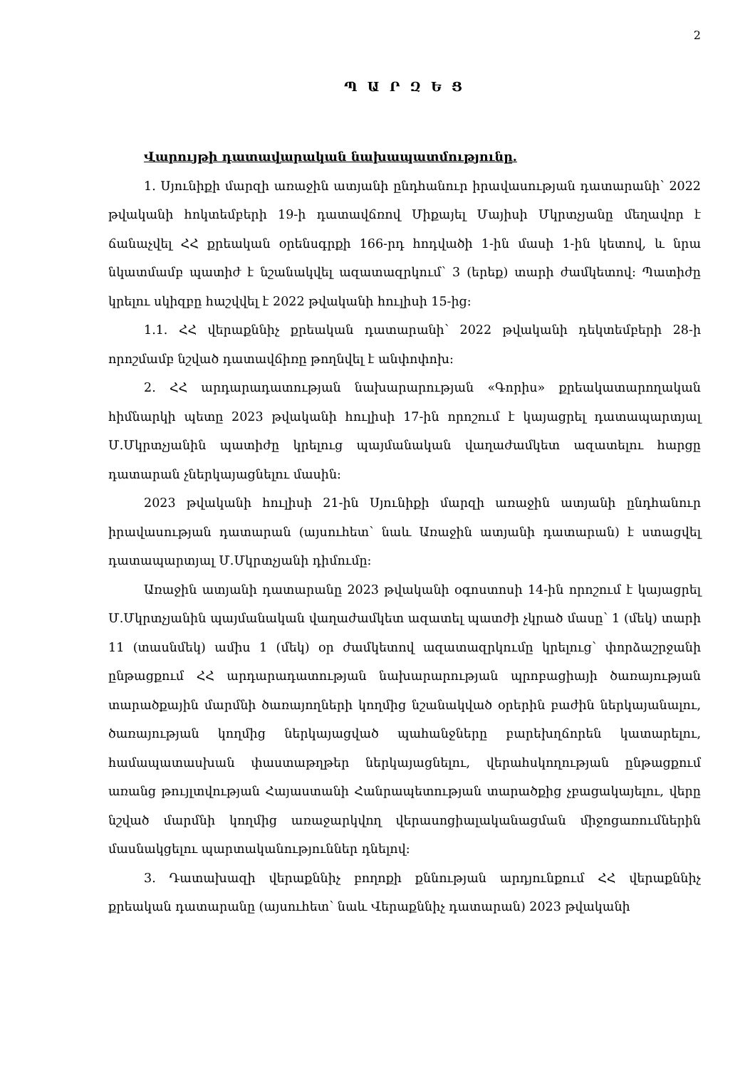2
Պ Ա Ր Զ Ե Ց
Վարույթի դատավարական նախապատմությունը.
1. Սյունիքի մարզի առաջին ատյանի ընդհանուր իրավասության դատարանի՝ 2022 թվականի հոկտեմբերի 19-ի դատավճռով Միքայել Մայիսի Մկրտչյանը մեղավոր է ճանաչվել ՀՀ քրեական օրենսգրքի 166-րդ հոդվածի 1-ին մասի 1-ին կետով, և նրա նկատմամբ պատիժ է նշանակվել ազատազրկում՝ 3 (երեք) տարի ժամկետով: Պատիժը կրելու սկիզբը հաշվվել է 2022 թվականի հուլիսի 15-ից:
1.1. ՀՀ վերաքննիչ քրեական դատարանի՝ 2022 թվականի դեկտեմբերի 28-ի որոշմամբ նշված դատավճիռը թողնվել է անփոփոխ:
2. ՀՀ արդարադատության նախարարության «Գորիս» քրեակատարողական հիմնարկի պետը 2023 թվականի հուլիսի 17-ին որոշում է կայացրել դատապարտյալ Մ.Մկրտչյանին պատիժը կրելուց պայմանական վաղաժամկետ ազատելու հարցը դատարան չներկայացնելու մասին:
2023 թվականի հուլիսի 21-ին Սյունիքի մարզի առաջին ատյանի ընդհանուր իրավասության դատարան (այսուհետ՝ նաև Առաջին ատյանի դատարան) է ստացվել դատապարտյալ Մ.Մկրտչյանի դիմումը:
Առաջին ատյանի դատարանը 2023 թվականի օգոստոսի 14-ին որոշում է կայացրել Մ.Մկրտչյանին պայմանական վաղաժամկետ ազատել պատժի չկրած մասը՝ 1 (մեկ) տարի 11 (տասնմեկ) ամիս 1 (մեկ) օր ժամկետով ազատազրկումը կրելուց՝ փորձաշրջանի ընթացքում ՀՀ արդարադատության նախարարության պրոբացիայի ծառայության տարածքային մարմնի ծառայողների կողմից նշանակված օրերին բաժին ներկայանալու, ծառայության կողմից ներկայացված պահանջները բարեխղճորեն կատարելու, համապատասխան փաստաթղթեր ներկայացնելու, վերահսկողության ընթացքում առանց թույլտվության Հայաստանի Հանրապետության տարածքից չբացակայելու, վերը նշված մարմնի կողմից առաջարկվող վերասոցիալականացման միջոցառումներին մասնակցելու պարտականություններ դնելով:
3. Դատախազի վերաքննիչ բողոքի քննության արդյունքում ՀՀ վերաքննիչ քրեական դատարանը (այսուհետ՝ նաև Վերաքննիչ դատարան) 2023 թվականի